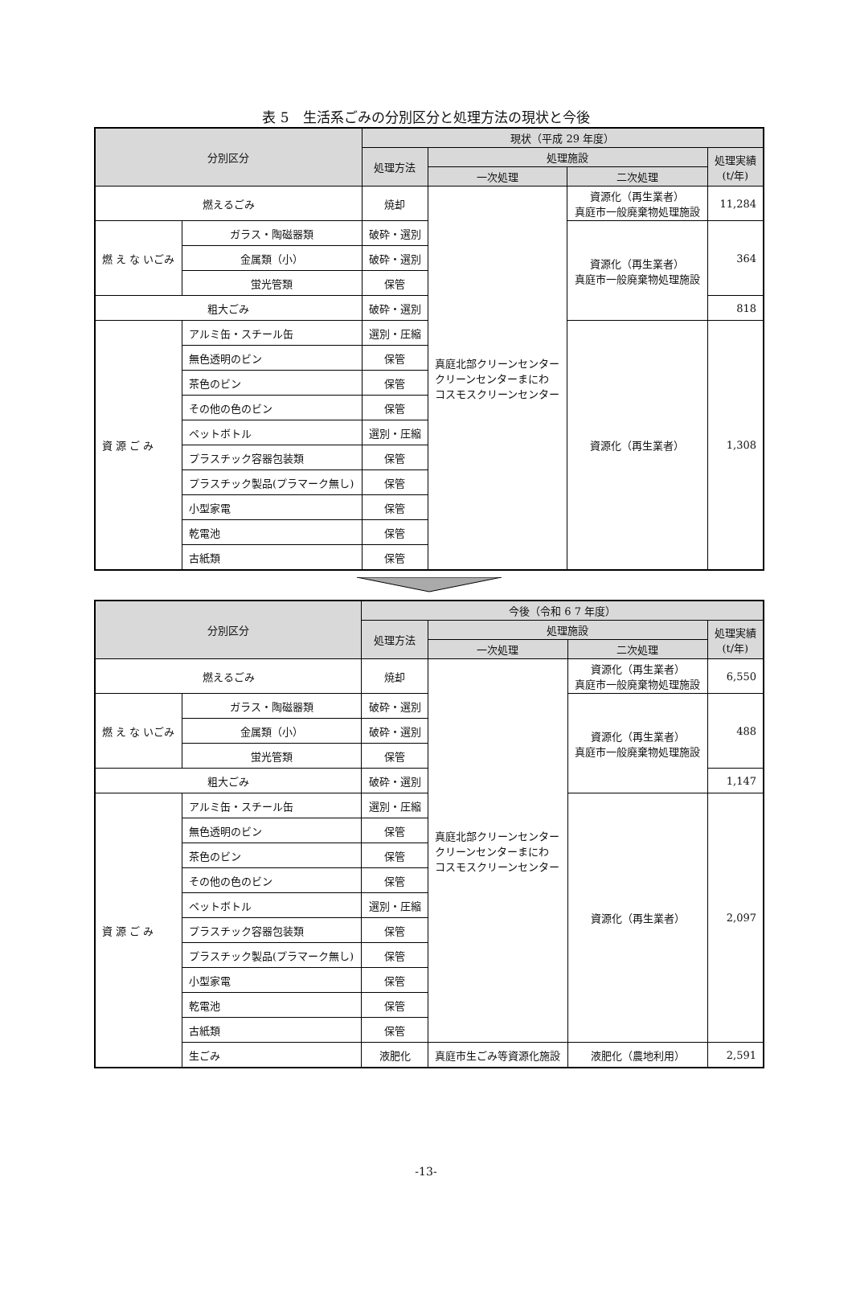表 5　生活系ごみの分別区分と処理方法の現状と今後
| 分別区分 | | 現状（平成 29 年度） | | | |
| --- | --- | --- | --- | --- | --- |
| | | 処理方法 | 処理施設 | | 処理実績 (t/年) |
| | | | 一次処理 | 二次処理 | |
| 燃えるごみ | | 焼却 | 真庭北部クリーンセンター クリーンセンターまにわ コスモスクリーンセンター | 資源化（再生業者） 真庭市一般廃棄物処理施設 | 11,284 |
| 燃 え な いごみ | ガラス・陶磁器類 | 破砕・選別 | | 資源化（再生業者） 真庭市一般廃棄物処理施設 | 364 |
| | 金属類（小） | 破砕・選別 | | | |
| | 蛍光管類 | 保管 | | | |
| 粗大ごみ | | 破砕・選別 | | | 818 |
| 資 源 ご み | アルミ缶・スチール缶 | 選別・圧縮 | | 資源化（再生業者） | 1,308 |
| | 無色透明のビン | 保管 | | | |
| | 茶色のビン | 保管 | | | |
| | その他の色のビン | 保管 | | | |
| | ペットボトル | 選別・圧縮 | | | |
| | プラスチック容器包装類 | 保管 | | | |
| | プラスチック製品(プラマーク無し) | 保管 | | | |
| | 小型家電 | 保管 | | | |
| | 乾電池 | 保管 | | | |
| | 古紙類 | 保管 | | | |
| 分別区分 | | 今後（令和 6 7 年度） | | | |
| --- | --- | --- | --- | --- | --- |
| | | 処理方法 | 処理施設 | | 処理実績 (t/年) |
| | | | 一次処理 | 二次処理 | |
| 燃えるごみ | | 焼却 | 真庭北部クリーンセンター クリーンセンターまにわ コスモスクリーンセンター | 資源化（再生業者） 真庭市一般廃棄物処理施設 | 6,550 |
| 燃 え な いごみ | ガラス・陶磁器類 | 破砕・選別 | | 資源化（再生業者） 真庭市一般廃棄物処理施設 | 488 |
| | 金属類（小） | 破砕・選別 | | | |
| | 蛍光管類 | 保管 | | | |
| 粗大ごみ | | 破砕・選別 | | | 1,147 |
| 資 源 ご み | アルミ缶・スチール缶 | 選別・圧縮 | | 資源化（再生業者） | 2,097 |
| | 無色透明のビン | 保管 | | | |
| | 茶色のビン | 保管 | | | |
| | その他の色のビン | 保管 | | | |
| | ペットボトル | 選別・圧縮 | | | |
| | プラスチック容器包装類 | 保管 | | | |
| | プラスチック製品(プラマーク無し) | 保管 | | | |
| | 小型家電 | 保管 | | | |
| | 乾電池 | 保管 | | | |
| | 古紙類 | 保管 | | | |
| | 生ごみ | 液肥化 | 真庭市生ごみ等資源化施設 | 液肥化（農地利用） | 2,591 |
-13-